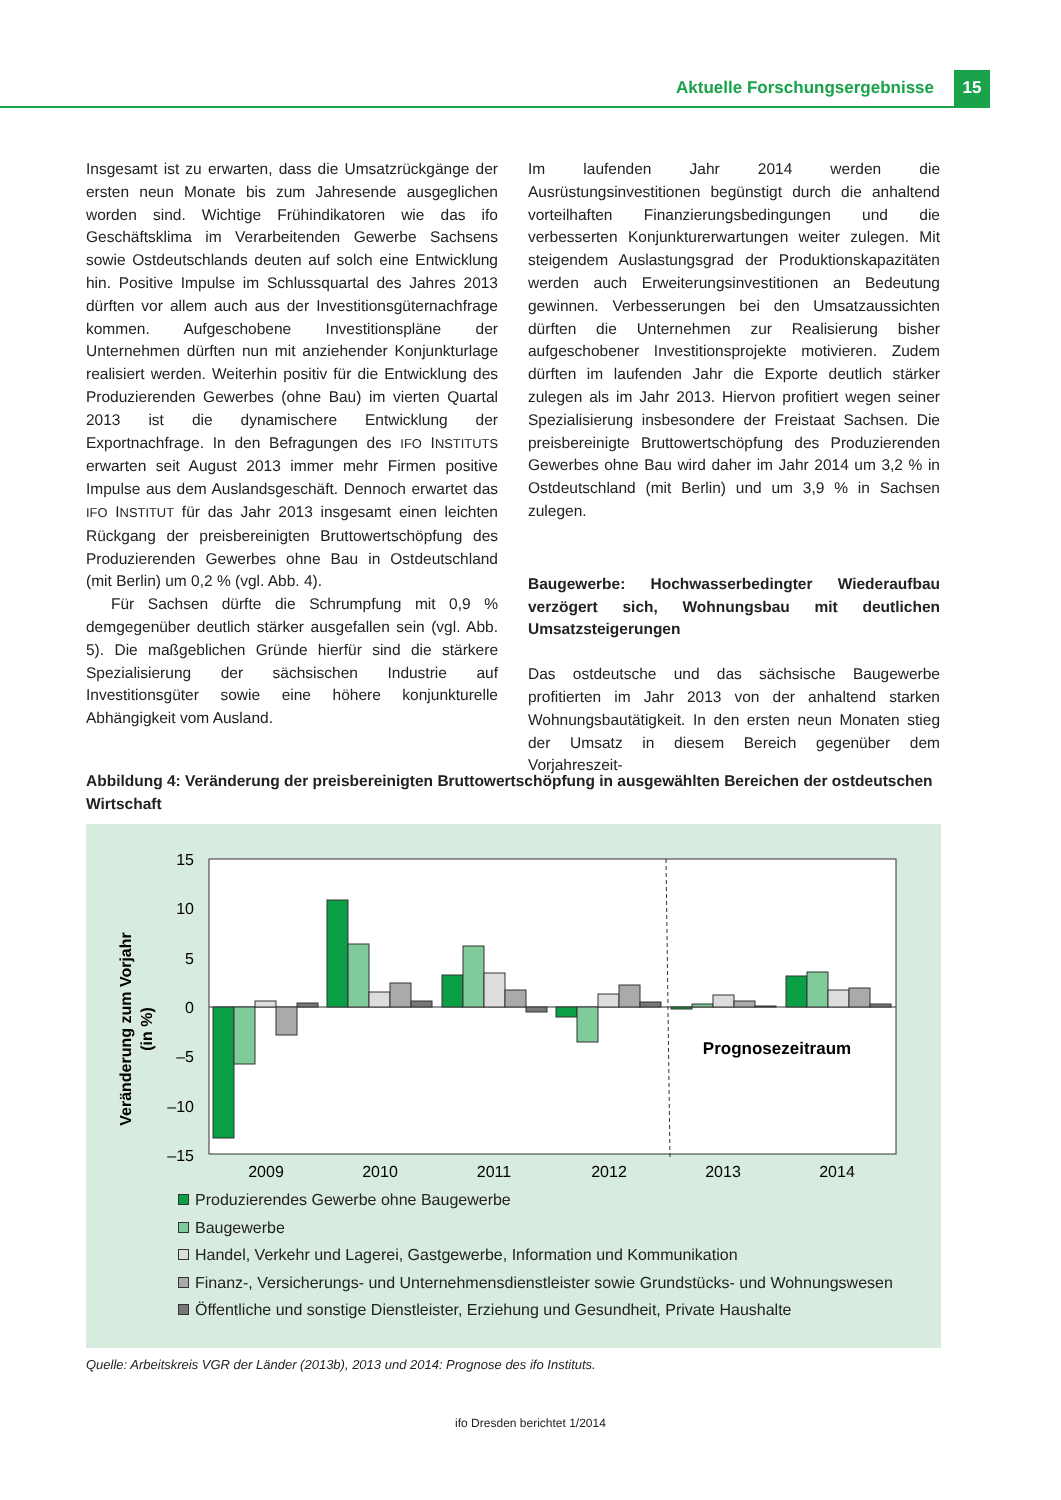Aktuelle Forschungsergebnisse 15
Insgesamt ist zu erwarten, dass die Umsatzrückgänge der ersten neun Monate bis zum Jahresende ausgeglichen worden sind. Wichtige Frühindikatoren wie das ifo Geschäftsklima im Verarbeitenden Gewerbe Sachsens sowie Ostdeutschlands deuten auf solch eine Entwicklung hin. Positive Impulse im Schlussquartal des Jahres 2013 dürften vor allem auch aus der Investitionsgüternachfrage kommen. Aufgeschobene Investitionspläne der Unternehmen dürften nun mit anziehender Konjunkturlage realisiert werden. Weiterhin positiv für die Entwicklung des Produzierenden Gewerbes (ohne Bau) im vierten Quartal 2013 ist die dynamischere Entwicklung der Exportnachfrage. In den Befragungen des IFO INSTITUTS erwarten seit August 2013 immer mehr Firmen positive Impulse aus dem Auslandsgeschäft. Dennoch erwartet das IFO INSTITUT für das Jahr 2013 insgesamt einen leichten Rückgang der preisbereinigten Bruttowertschöpfung des Produzierenden Gewerbes ohne Bau in Ostdeutschland (mit Berlin) um 0,2 % (vgl. Abb. 4).
Für Sachsen dürfte die Schrumpfung mit 0,9 % demgegenüber deutlich stärker ausgefallen sein (vgl. Abb. 5). Die maßgeblichen Gründe hierfür sind die stärkere Spezialisierung der sächsischen Industrie auf Investitionsgüter sowie eine höhere konjunkturelle Abhängigkeit vom Ausland.
Im laufenden Jahr 2014 werden die Ausrüstungsinvestitionen begünstigt durch die anhaltend vorteilhaften Finanzierungsbedingungen und die verbesserten Konjunkturerwartungen weiter zulegen. Mit steigendem Auslastungsgrad der Produktionskapazitäten werden auch Erweiterungsinvestitionen an Bedeutung gewinnen. Verbesserungen bei den Umsatzaussichten dürften die Unternehmen zur Realisierung bisher aufgeschobener Investitionsprojekte motivieren. Zudem dürften im laufenden Jahr die Exporte deutlich stärker zulegen als im Jahr 2013. Hiervon profitiert wegen seiner Spezialisierung insbesondere der Freistaat Sachsen. Die preisbereinigte Bruttowertschöpfung des Produzierenden Gewerbes ohne Bau wird daher im Jahr 2014 um 3,2 % in Ostdeutschland (mit Berlin) und um 3,9 % in Sachsen zulegen.
Baugewerbe: Hochwasserbedingter Wiederaufbau verzögert sich, Wohnungsbau mit deutlichen Umsatzsteigerungen
Das ostdeutsche und das sächsische Baugewerbe profitierten im Jahr 2013 von der anhaltend starken Wohnungsbautätigkeit. In den ersten neun Monaten stieg der Umsatz in diesem Bereich gegenüber dem Vorjahreszeit-
Abbildung 4: Veränderung der preisbereinigten Bruttowertschöpfung in ausgewählten Bereichen der ostdeutschen Wirtschaft
Veränderung zum Vorjahr
(in %)
15
10
5
0
–5
–10
–15
Prognosezeitraum
2009
2010
2011
2012
2013
2014
Produzierendes Gewerbe ohne Baugewerbe
Baugewerbe
Handel, Verkehr und Lagerei, Gastgewerbe, Information und Kommunikation
Finanz-, Versicherungs- und Unternehmensdienstleister sowie Grundstücks- und Wohnungswesen
Öffentliche und sonstige Dienstleister, Erziehung und Gesundheit, Private Haushalte
Quelle: Arbeitskreis VGR der Länder (2013b), 2013 und 2014: Prognose des ifo Instituts.
ifo Dresden berichtet 1/2014